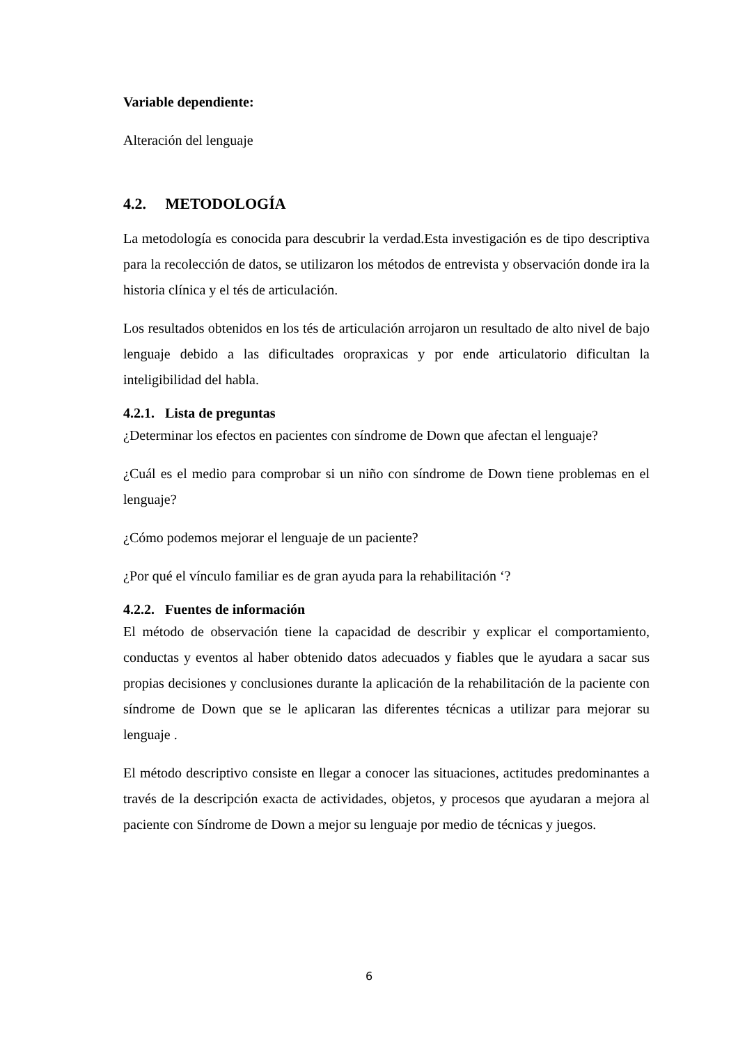Variable dependiente:
Alteración del lenguaje
4.2. METODOLOGÍA
La metodología es conocida para descubrir la verdad.Esta investigación es de tipo descriptiva para la recolección de datos, se utilizaron los métodos de entrevista y observación donde ira la historia clínica y el tés de articulación.
Los resultados obtenidos en los tés de articulación arrojaron un resultado de alto nivel de bajo lenguaje debido a las dificultades oropraxicas y por ende articulatorio dificultan la inteligibilidad del habla.
4.2.1. Lista de preguntas
¿Determinar los efectos en pacientes con síndrome de Down que afectan el lenguaje?
¿Cuál es el medio para comprobar si un niño con síndrome de Down tiene problemas en el lenguaje?
¿Cómo podemos mejorar el lenguaje de un paciente?
¿Por qué el vínculo familiar es de gran ayuda para la rehabilitación ‘?
4.2.2. Fuentes de información
El método de observación tiene la capacidad de describir y explicar el comportamiento, conductas y eventos al haber obtenido datos adecuados y fiables que le ayudara a sacar sus propias decisiones y conclusiones durante la aplicación de la rehabilitación de la paciente con síndrome de Down que se le aplicaran las diferentes técnicas a utilizar para mejorar su lenguaje .
El método descriptivo consiste en llegar a conocer las situaciones, actitudes predominantes a través de la descripción exacta de actividades, objetos, y procesos que ayudaran a mejora al paciente con Síndrome de Down a mejor su lenguaje por medio de técnicas y juegos.
6